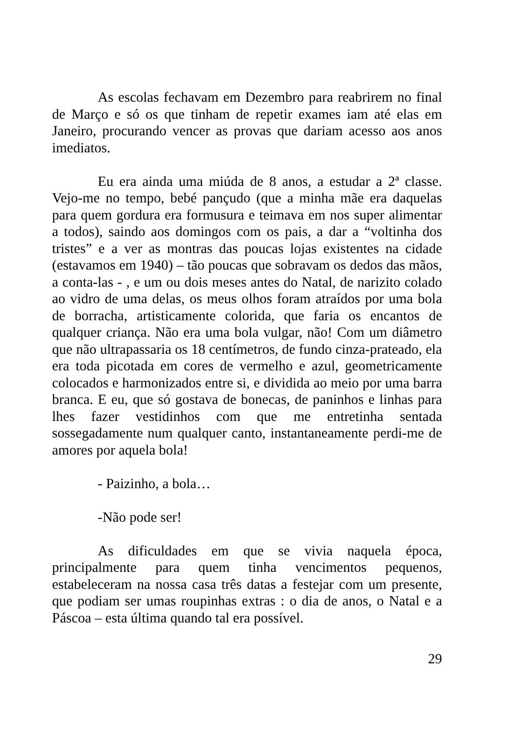As escolas fechavam em Dezembro para reabrirem no final de Março e só os que tinham de repetir exames iam até elas em Janeiro, procurando vencer as provas que dariam acesso aos anos imediatos.
Eu era ainda uma miúda de 8 anos, a estudar a 2ª classe. Vejo-me no tempo, bebé pançudo (que a minha mãe era daquelas para quem gordura era formusura e teimava em nos super alimentar a todos), saindo aos domingos com os pais, a dar a “voltinha dos tristes” e a ver as montras das poucas lojas existentes na cidade (estavamos em 1940) – tão poucas que sobravam os dedos das mãos, a conta-las - , e um ou dois meses antes do Natal, de narizito colado ao vidro de uma delas, os meus olhos foram atraídos por uma bola de borracha, artisticamente colorida, que faria os encantos de qualquer criança. Não era uma bola vulgar, não! Com um diâmetro que não ultrapassaria os 18 centímetros, de fundo cinza-prateado, ela era toda picotada em cores de vermelho e azul, geometricamente colocados e harmonizados entre si, e dividida ao meio por uma barra branca. E eu, que só gostava de bonecas, de paninhos e linhas para lhes fazer vestidinhos com que me entretinha sentada sossegadamente num qualquer canto, instantaneamente perdi-me de amores por aquela bola!
- Paizinho, a bola…
-Não pode ser!
As dificuldades em que se vivia naquela época, principalmente para quem tinha vencimentos pequenos, estabeleceram na nossa casa três datas a festejar com um presente, que podiam ser umas roupinhas extras : o dia de anos, o Natal e a Páscoa – esta última quando tal era possível.
29